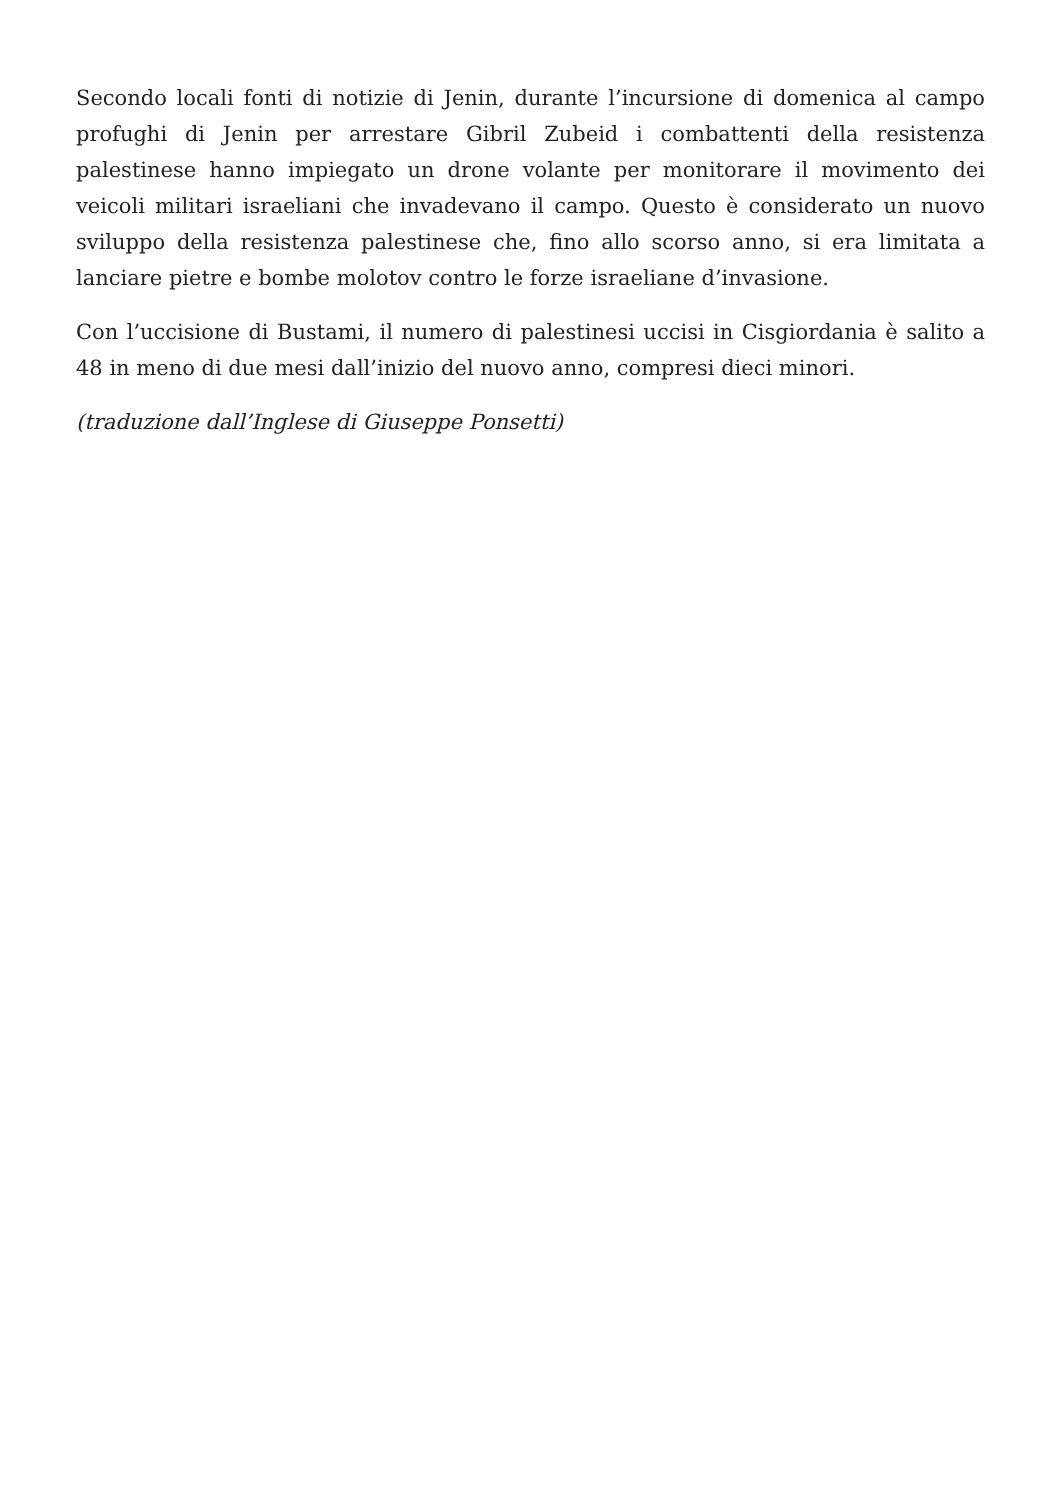Secondo locali fonti di notizie di Jenin, durante l’incursione di domenica al campo profughi di Jenin per arrestare Gibril Zubeid i combattenti della resistenza palestinese hanno impiegato un drone volante per monitorare il movimento dei veicoli militari israeliani che invadevano il campo. Questo è considerato un nuovo sviluppo della resistenza palestinese che, fino allo scorso anno, si era limitata a lanciare pietre e bombe molotov contro le forze israeliane d’invasione.
Con l’uccisione di Bustami, il numero di palestinesi uccisi in Cisgiordania è salito a 48 in meno di due mesi dall’inizio del nuovo anno, compresi dieci minori.
(traduzione dall’Inglese di Giuseppe Ponsetti)